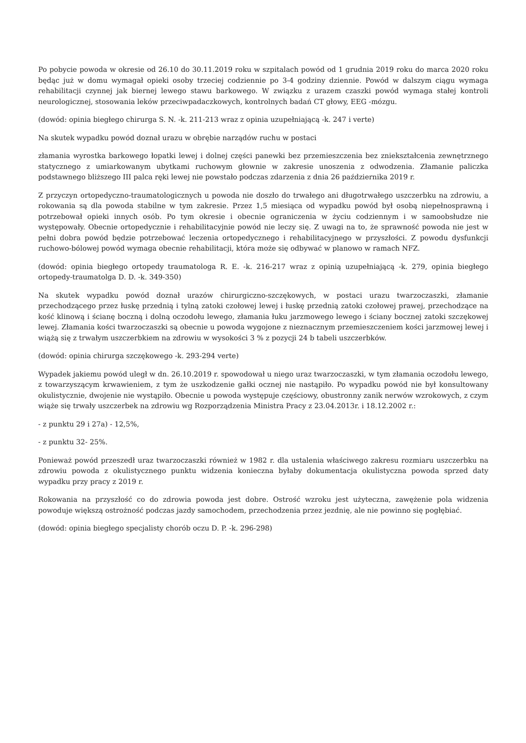Po pobycie powoda w okresie od 26.10 do 30.11.2019 roku w szpitalach powód od 1 grudnia 2019 roku do marca 2020 roku będąc już w domu wymagał opieki osoby trzeciej codziennie po 3-4 godziny dziennie. Powód w dalszym ciągu wymaga rehabilitacji czynnej jak biernej lewego stawu barkowego. W związku z urazem czaszki powód wymaga stałej kontroli neurologicznej, stosowania leków przeciwpadaczkowych, kontrolnych badań CT głowy, EEG -mózgu.
(dowód: opinia biegłego chirurga S. N. -k. 211-213 wraz z opinia uzupełniającą -k. 247 i verte)
Na skutek wypadku powód doznał urazu w obrębie narządów ruchu w postaci
złamania wyrostka barkowego łopatki lewej i dolnej części panewki bez przemieszczenia bez zniekształcenia zewnętrznego statycznego z umiarkowanym ubytkami ruchowym głownie w zakresie unoszenia z odwodzenia. Złamanie paliczka podstawnego bliższego III palca ręki lewej nie powstało podczas zdarzenia z dnia 26 października 2019 r.
Z przyczyn ortopedyczno-traumatologicznych u powoda nie doszło do trwałego ani długotrwałego uszczerbku na zdrowiu, a rokowania są dla powoda stabilne w tym zakresie. Przez 1,5 miesiąca od wypadku powód był osobą niepełnosprawną i potrzebował opieki innych osób. Po tym okresie i obecnie ograniczenia w życiu codziennym i w samoobsłudze nie występowały. Obecnie ortopedycznie i rehabilitacyjnie powód nie leczy się. Z uwagi na to, że sprawność powoda nie jest w pełni dobra powód będzie potrzebować leczenia ortopedycznego i rehabilitacyjnego w przyszłości. Z powodu dysfunkcji ruchowo-bólowej powód wymaga obecnie rehabilitacji, która może się odbywać w planowo w ramach NFZ.
(dowód: opinia biegłego ortopedy traumatologa R. E. -k. 216-217 wraz z opinią uzupełniającą -k. 279, opinia biegłego ortopedy-traumatolga D. D. -k. 349-350)
Na skutek wypadku powód doznał urazów chirurgiczno-szczękowych, w postaci urazu twarzoczaszki, złamanie przechodzącego przez łuskę przednią i tylną zatoki czołowej lewej i łuskę przednią zatoki czołowej prawej, przechodzące na kość klinową i ścianę boczną i dolną oczodołu lewego, złamania łuku jarzmowego lewego i ściany bocznej zatoki szczękowej lewej. Złamania kości twarzoczaszki są obecnie u powoda wygojone z nieznacznym przemieszczeniem kości jarzmowej lewej i wiążą się z trwałym uszczerbkiem na zdrowiu w wysokości 3 % z pozycji 24 b tabeli uszczerbków.
(dowód: opinia chirurga szczękowego -k. 293-294 verte)
Wypadek jakiemu powód uległ w dn. 26.10.2019 r. spowodował u niego uraz twarzoczaszki, w tym złamania oczodołu lewego, z towarzyszącym krwawieniem, z tym że uszkodzenie gałki ocznej nie nastąpiło. Po wypadku powód nie był konsultowany okulistycznie, dwojenie nie wystąpiło. Obecnie u powoda występuje częściowy, obustronny zanik nerwów wzrokowych, z czym wiąże się trwały uszczerbek na zdrowiu wg Rozporządzenia Ministra Pracy z 23.04.2013r. i 18.12.2002 r.:
- z punktu 29 i 27a) - 12,5%,
- z punktu 32- 25%.
Ponieważ powód przeszedł uraz twarzoczaszki również w 1982 r. dla ustalenia właściwego zakresu rozmiaru uszczerbku na zdrowiu powoda z okulistycznego punktu widzenia konieczna byłaby dokumentacja okulistyczna powoda sprzed daty wypadku przy pracy z 2019 r.
Rokowania na przyszłość co do zdrowia powoda jest dobre. Ostrość wzroku jest użyteczna, zawężenie pola widzenia powoduje większą ostrożność podczas jazdy samochodem, przechodzenia przez jezdnię, ale nie powinno się pogłębiać.
(dowód: opinia biegłego specjalisty chorób oczu D. P. -k. 296-298)